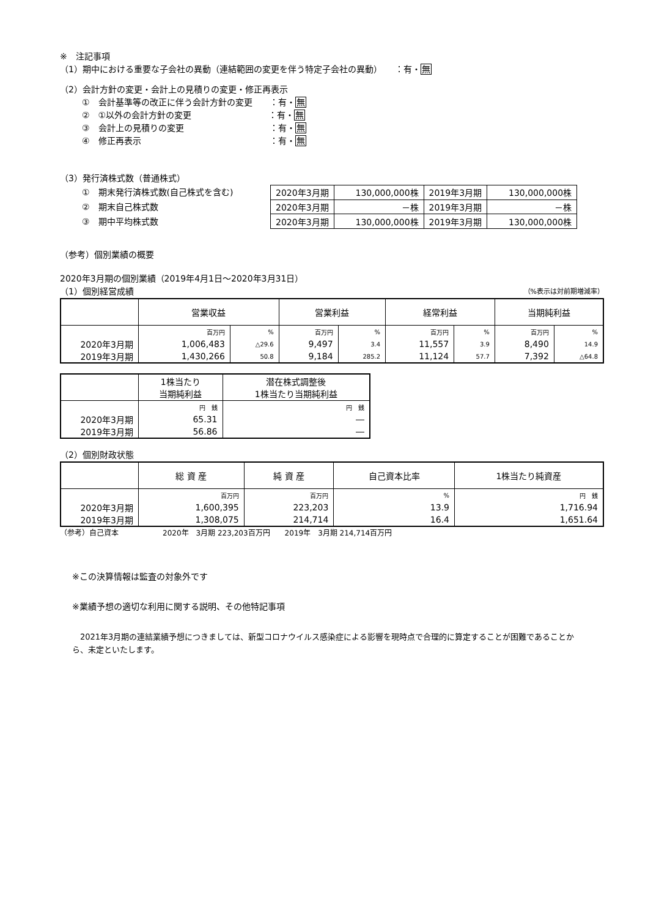※　注記事項
（1）期中における重要な子会社の異動（連結範囲の変更を伴う特定子会社の異動）　　：有・無
（2）会計方針の変更・会計上の見積りの変更・修正再表示
①　会計基準等の改正に伴う会計方針の変更　　：有・無
②　①以外の会計方針の変更　　　　　　　　　：有・無
③　会計上の見積りの変更　　　　　　　　　　：有・無
④　修正再表示　　　　　　　　　　　　　　　：有・無
（3）発行済株式数（普通株式）
①　期末発行済株式数(自己株式を含む)
②　期末自己株式数
③　期中平均株式数
| 2020年3月期 | 130,000,000株 | 2019年3月期 | 130,000,000株 |
| 2020年3月期 | －株 | 2019年3月期 | －株 |
| 2020年3月期 | 130,000,000株 | 2019年3月期 | 130,000,000株 |
（参考）個別業績の概要
2020年3月期の個別業績（2019年4月1日～2020年3月31日）
（1）個別経営成績
（%表示は対前期増減率）
| | 営業収益 | | 営業利益 | | 経常利益 | | 当期純利益 | |
| --- | --- | --- | --- | --- | --- | --- | --- | --- |
| | 百万円 | % | 百万円 | % | 百万円 | % | 百万円 | % |
| 2020年3月期 | 1,006,483 | △29.6 | 9,497 | 3.4 | 11,557 | 3.9 | 8,490 | 14.9 |
| 2019年3月期 | 1,430,266 | 50.8 | 9,184 | 285.2 | 11,124 | 57.7 | 7,392 | △64.8 |
| | 1株当たり 当期純利益 | 潜在株式調整後 1株当たり当期純利益 |
| --- | --- | --- |
| | 円 銭 | 円 銭 |
| 2020年3月期 | 65.31 | ― |
| 2019年3月期 | 56.86 | ― |
（2）個別財政状態
| | 総 資 産 | 純 資 産 | 自己資本比率 | 1株当たり純資産 |
| --- | --- | --- | --- | --- |
| | 百万円 | 百万円 | % | 円 銭 |
| 2020年3月期 | 1,600,395 | 223,203 | 13.9 | 1,716.94 |
| 2019年3月期 | 1,308,075 | 214,714 | 16.4 | 1,651.64 |
（参考）自己資本　　　　　　2020年　3月期 223,203百万円　　2019年　3月期 214,714百万円
※この決算情報は監査の対象外です
※業績予想の適切な利用に関する説明、その他特記事項
　2021年3月期の連結業績予想につきましては、新型コロナウイルス感染症による影響を現時点で合理的に算定することが困難であることから、未定といたします。